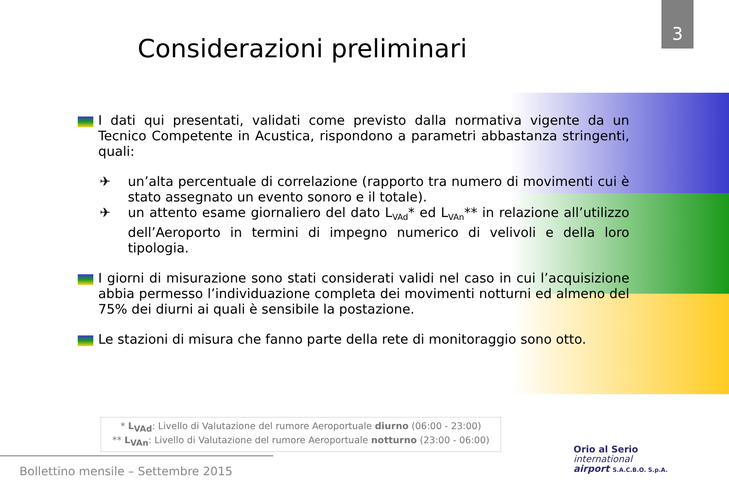3
Considerazioni preliminari
I dati qui presentati, validati come previsto dalla normativa vigente da un Tecnico Competente in Acustica, rispondono a parametri abbastanza stringenti, quali:
✈ un’alta percentuale di correlazione (rapporto tra numero di movimenti cui è stato assegnato un evento sonoro e il totale).
✈ un attento esame giornaliero del dato L<sub>VAd</sub>* ed L<sub>VAn</sub>** in relazione all’utilizzo dell’Aeroporto in termini di impegno numerico di velivoli e della loro tipologia.
I giorni di misurazione sono stati considerati validi nel caso in cui l’acquisizione abbia permesso l’individuazione completa dei movimenti notturni ed almeno del 75% dei diurni ai quali è sensibile la postazione.
Le stazioni di misura che fanno parte della rete di monitoraggio sono otto.
* L<sub>VAd</sub>: Livello di Valutazione del rumore Aeroportuale diurno (06:00 - 23:00)
** L<sub>VAn</sub>: Livello di Valutazione del rumore Aeroportuale notturno (23:00 - 06:00)
Bollettino mensile – Settembre 2015
Orio al Serio
international
airport S.A.C.B.O. S.p.A.